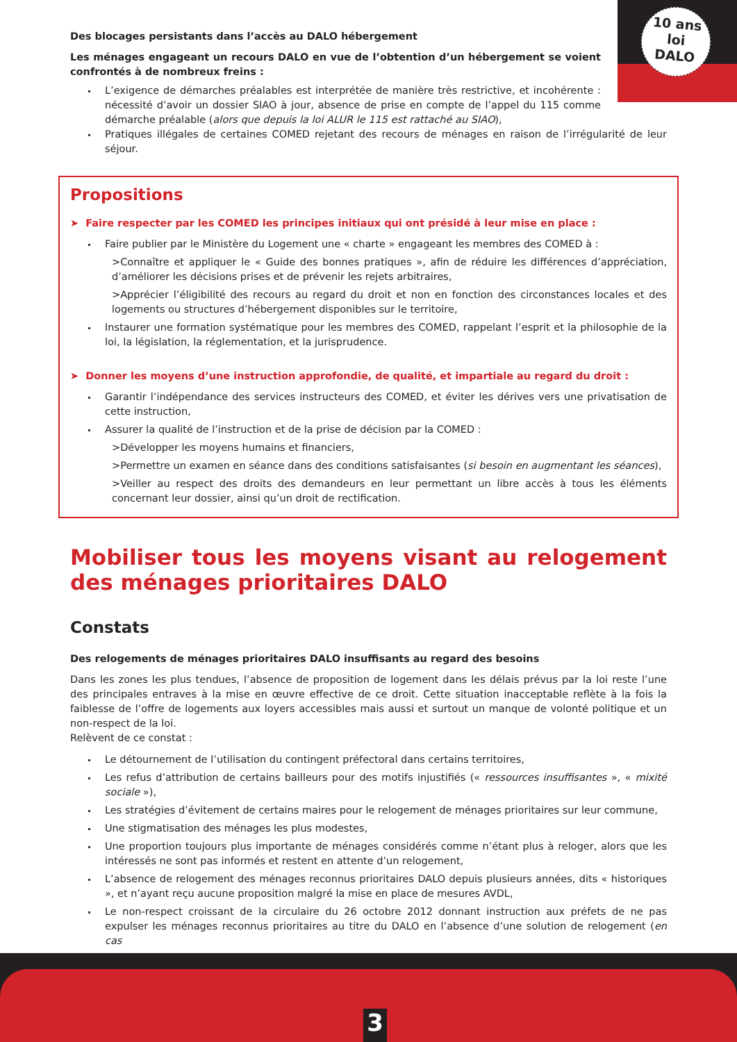10 ans
loi
DALO
Des blocages persistants dans l’accès au DALO hébergement
Les ménages engageant un recours DALO en vue de l’obtention d’un hébergement se voient confrontés à de nombreux freins :
L’exigence de démarches préalables est interprétée de manière très restrictive, et incohérente : nécessité d’avoir un dossier SIAO à jour, absence de prise en compte de l’appel du 115 comme démarche préalable (alors que depuis la loi ALUR le 115 est rattaché au SIAO),
Pratiques illégales de certaines COMED rejetant des recours de ménages en raison de l’irrégularité de leur séjour.
Propositions
➤ Faire respecter par les COMED les principes initiaux qui ont présidé à leur mise en place :
Faire publier par le Ministère du Logement une « charte » engageant les membres des COMED à :
>Connaître et appliquer le « Guide des bonnes pratiques », afin de réduire les différences d’appréciation, d’améliorer les décisions prises et de prévenir les rejets arbitraires,
>Apprécier l’éligibilité des recours au regard du droit et non en fonction des circonstances locales et des logements ou structures d’hébergement disponibles sur le territoire,
Instaurer une formation systématique pour les membres des COMED, rappelant l’esprit et la philosophie de la loi, la législation, la réglementation, et la jurisprudence.
➤ Donner les moyens d’une instruction approfondie, de qualité, et impartiale au regard du droit :
Garantir l’indépendance des services instructeurs des COMED, et éviter les dérives vers une privatisation de cette instruction,
Assurer la qualité de l’instruction et de la prise de décision par la COMED :
>Développer les moyens humains et financiers,
>Permettre un examen en séance dans des conditions satisfaisantes (si besoin en augmentant les séances),
>Veiller au respect des droits des demandeurs en leur permettant un libre accès à tous les éléments concernant leur dossier, ainsi qu’un droit de rectification.
Mobiliser tous les moyens visant au relogement des ménages prioritaires DALO
Constats
Des relogements de ménages prioritaires DALO insuffisants au regard des besoins
Dans les zones les plus tendues, l’absence de proposition de logement dans les délais prévus par la loi reste l’une des principales entraves à la mise en œuvre effective de ce droit. Cette situation inacceptable reflète à la fois la faiblesse de l’offre de logements aux loyers accessibles mais aussi et surtout un manque de volonté politique et un non-respect de la loi.
Relèvent de ce constat :
Le détournement de l’utilisation du contingent préfectoral dans certains territoires,
Les refus d’attribution de certains bailleurs pour des motifs injustifiés (« ressources insuffisantes », « mixité sociale »),
Les stratégies d’évitement de certains maires pour le relogement de ménages prioritaires sur leur commune,
Une stigmatisation des ménages les plus modestes,
Une proportion toujours plus importante de ménages considérés comme n’étant plus à reloger, alors que les intéressés ne sont pas informés et restent en attente d’un relogement,
L’absence de relogement des ménages reconnus prioritaires DALO depuis plusieurs années, dits « historiques », et n’ayant reçu aucune proposition malgré la mise en place de mesures AVDL,
Le non-respect croissant de la circulaire du 26 octobre 2012 donnant instruction aux préfets de ne pas expulser les ménages reconnus prioritaires au titre du DALO en l’absence d’une solution de relogement (en cas
3